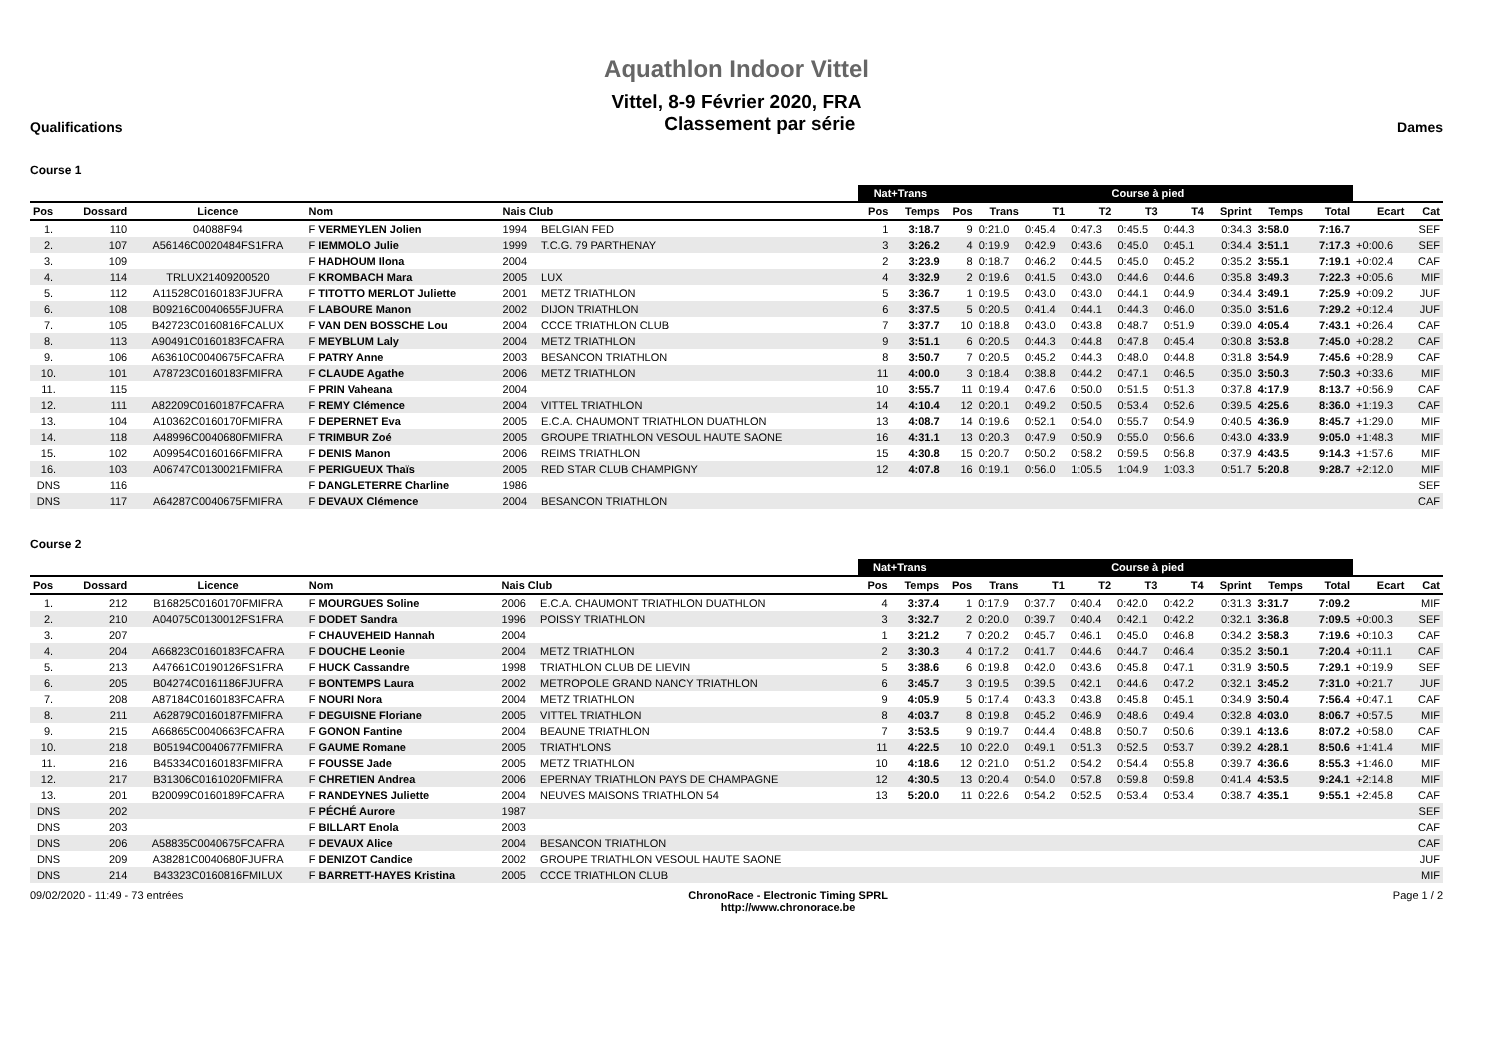Aquathlon Indoor Vittel
Vittel, 8-9 Février 2020, FRA
Qualifications Classement par série Dames
Course 1
| | | | | | | | Nat+Trans | | Course à pied | | | | | | | | | | |
| --- | --- | --- | --- | --- | --- | --- | --- | --- | --- | --- | --- | --- | --- | --- | --- | --- | --- | --- | --- |
| Pos | Dossard | Licence | Nom | Nais Club | | | Pos | Temps | Pos | Trans | T1 | T2 | T3 | T4 | Sprint | Temps | Total | Ecart | Cat |
| 1. | 110 | 04088F94 | F VERMEYLEN Jolien | 1994 | BELGIAN FED | | 1 | 3:18.7 | 9 | 0:21.0 | 0:45.4 | 0:47.3 | 0:45.5 | 0:44.3 | 0:34.3 | 3:58.0 | 7:16.7 | | SEF |
| 2. | 107 | A56146C0020484FS1FRA | F IEMMOLO Julie | 1999 | T.C.G. 79 PARTHENAY | | 3 | 3:26.2 | 4 | 0:19.9 | 0:42.9 | 0:43.6 | 0:45.0 | 0:45.1 | 0:34.4 | 3:51.1 | 7:17.3 | +0:00.6 | SEF |
| 3. | 109 | | F HADHOUM Ilona | 2004 | | | 2 | 3:23.9 | 8 | 0:18.7 | 0:46.2 | 0:44.5 | 0:45.0 | 0:45.2 | 0:35.2 | 3:55.1 | 7:19.1 | +0:02.4 | CAF |
| 4. | 114 | TRLUX21409200520 | F KROMBACH Mara | 2005 | LUX | | 4 | 3:32.9 | 2 | 0:19.6 | 0:41.5 | 0:43.0 | 0:44.6 | 0:44.6 | 0:35.8 | 3:49.3 | 7:22.3 | +0:05.6 | MIF |
| 5. | 112 | A11528C0160183FJUFRA | F TITOTTO MERLOT Juliette | 2001 | METZ TRIATHLON | | 5 | 3:36.7 | 1 | 0:19.5 | 0:43.0 | 0:43.0 | 0:44.1 | 0:44.9 | 0:34.4 | 3:49.1 | 7:25.9 | +0:09.2 | JUF |
| 6. | 108 | B09216C0040655FJUFRA | F LABOURE Manon | 2002 | DIJON TRIATHLON | | 6 | 3:37.5 | 5 | 0:20.5 | 0:41.4 | 0:44.1 | 0:44.3 | 0:46.0 | 0:35.0 | 3:51.6 | 7:29.2 | +0:12.4 | JUF |
| 7. | 105 | B42723C0160816FCALUX | F VAN DEN BOSSCHE Lou | 2004 | CCCE TRIATHLON CLUB | | 7 | 3:37.7 | 10 | 0:18.8 | 0:43.0 | 0:43.8 | 0:48.7 | 0:51.9 | 0:39.0 | 4:05.4 | 7:43.1 | +0:26.4 | CAF |
| 8. | 113 | A90491C0160183FCAFRA | F MEYBLUM Laly | 2004 | METZ TRIATHLON | | 9 | 3:51.1 | 6 | 0:20.5 | 0:44.3 | 0:44.8 | 0:47.8 | 0:45.4 | 0:30.8 | 3:53.8 | 7:45.0 | +0:28.2 | CAF |
| 9. | 106 | A63610C0040675FCAFRA | F PATRY Anne | 2003 | BESANCON TRIATHLON | | 8 | 3:50.7 | 7 | 0:20.5 | 0:45.2 | 0:44.3 | 0:48.0 | 0:44.8 | 0:31.8 | 3:54.9 | 7:45.6 | +0:28.9 | CAF |
| 10. | 101 | A78723C0160183FMIFRA | F CLAUDE Agathe | 2006 | METZ TRIATHLON | | 11 | 4:00.0 | 3 | 0:18.4 | 0:38.8 | 0:44.2 | 0:47.1 | 0:46.5 | 0:35.0 | 3:50.3 | 7:50.3 | +0:33.6 | MIF |
| 11. | 115 | | F PRIN Vaheana | 2004 | | | 10 | 3:55.7 | 11 | 0:19.4 | 0:47.6 | 0:50.0 | 0:51.5 | 0:51.3 | 0:37.8 | 4:17.9 | 8:13.7 | +0:56.9 | CAF |
| 12. | 111 | A82209C0160187FCAFRA | F REMY Clémence | 2004 | VITTEL TRIATHLON | | 14 | 4:10.4 | 12 | 0:20.1 | 0:49.2 | 0:50.5 | 0:53.4 | 0:52.6 | 0:39.5 | 4:25.6 | 8:36.0 | +1:19.3 | CAF |
| 13. | 104 | A10362C0160170FMIFRA | F DEPERNET Eva | 2005 | E.C.A. CHAUMONT TRIATHLON DUATHLON | | 13 | 4:08.7 | 14 | 0:19.6 | 0:52.1 | 0:54.0 | 0:55.7 | 0:54.9 | 0:40.5 | 4:36.9 | 8:45.7 | +1:29.0 | MIF |
| 14. | 118 | A48996C0040680FMIFRA | F TRIMBUR Zoé | 2005 | GROUPE TRIATHLON VESOUL HAUTE SAONE | | 16 | 4:31.1 | 13 | 0:20.3 | 0:47.9 | 0:50.9 | 0:55.0 | 0:56.6 | 0:43.0 | 4:33.9 | 9:05.0 | +1:48.3 | MIF |
| 15. | 102 | A09954C0160166FMIFRA | F DENIS Manon | 2006 | REIMS TRIATHLON | | 15 | 4:30.8 | 15 | 0:20.7 | 0:50.2 | 0:58.2 | 0:59.5 | 0:56.8 | 0:37.9 | 4:43.5 | 9:14.3 | +1:57.6 | MIF |
| 16. | 103 | A06747C0130021FMIFRA | F PERIGUEUX Thaïs | 2005 | RED STAR CLUB CHAMPIGNY | | 12 | 4:07.8 | 16 | 0:19.1 | 0:56.0 | 1:05.5 | 1:04.9 | 1:03.3 | 0:51.7 | 5:20.8 | 9:28.7 | +2:12.0 | MIF |
| DNS | 116 | | F DANGLETERRE Charline | 1986 | | | | | | | | | | | | | | | SEF |
| DNS | 117 | A64287C0040675FMIFRA | F DEVAUX Clémence | 2004 | BESANCON TRIATHLON | | | | | | | | | | | | | | CAF |
Course 2
| | | | | | | | Nat+Trans | | Course à pied | | | | | | | | | | |
| --- | --- | --- | --- | --- | --- | --- | --- | --- | --- | --- | --- | --- | --- | --- | --- | --- | --- | --- | --- |
| Pos | Dossard | Licence | Nom | Nais Club | | | Pos | Temps | Pos | Trans | T1 | T2 | T3 | T4 | Sprint | Temps | Total | Ecart | Cat |
| 1. | 212 | B16825C0160170FMIFRA | F MOURGUES Soline | 2006 | E.C.A. CHAUMONT TRIATHLON DUATHLON | | 4 | 3:37.4 | 1 | 0:17.9 | 0:37.7 | 0:40.4 | 0:42.0 | 0:42.2 | 0:31.3 | 3:31.7 | 7:09.2 | | MIF |
| 2. | 210 | A04075C0130012FS1FRA | F DODET Sandra | 1996 | POISSY TRIATHLON | | 3 | 3:32.7 | 2 | 0:20.0 | 0:39.7 | 0:40.4 | 0:42.1 | 0:42.2 | 0:32.1 | 3:36.8 | 7:09.5 | +0:00.3 | SEF |
| 3. | 207 | | F CHAUVEHEID Hannah | 2004 | | | 1 | 3:21.2 | 7 | 0:20.2 | 0:45.7 | 0:46.1 | 0:45.0 | 0:46.8 | 0:34.2 | 3:58.3 | 7:19.6 | +0:10.3 | CAF |
| 4. | 204 | A66823C0160183FCAFRA | F DOUCHE Leonie | 2004 | METZ TRIATHLON | | 2 | 3:30.3 | 4 | 0:17.2 | 0:41.7 | 0:44.6 | 0:44.7 | 0:46.4 | 0:35.2 | 3:50.1 | 7:20.4 | +0:11.1 | CAF |
| 5. | 213 | A47661C0190126FS1FRA | F HUCK Cassandre | 1998 | TRIATHLON CLUB DE LIEVIN | | 5 | 3:38.6 | 6 | 0:19.8 | 0:42.0 | 0:43.6 | 0:45.8 | 0:47.1 | 0:31.9 | 3:50.5 | 7:29.1 | +0:19.9 | SEF |
| 6. | 205 | B04274C0161186FJUFRA | F BONTEMPS Laura | 2002 | METROPOLE GRAND NANCY TRIATHLON | | 6 | 3:45.7 | 3 | 0:19.5 | 0:39.5 | 0:42.1 | 0:44.6 | 0:47.2 | 0:32.1 | 3:45.2 | 7:31.0 | +0:21.7 | JUF |
| 7. | 208 | A87184C0160183FCAFRA | F NOURI Nora | 2004 | METZ TRIATHLON | | 9 | 4:05.9 | 5 | 0:17.4 | 0:43.3 | 0:43.8 | 0:45.8 | 0:45.1 | 0:34.9 | 3:50.4 | 7:56.4 | +0:47.1 | CAF |
| 8. | 211 | A62879C0160187FMIFRA | F DEGUISNE Floriane | 2005 | VITTEL TRIATHLON | | 8 | 4:03.7 | 8 | 0:19.8 | 0:45.2 | 0:46.9 | 0:48.6 | 0:49.4 | 0:32.8 | 4:03.0 | 8:06.7 | +0:57.5 | MIF |
| 9. | 215 | A66865C0040663FCAFRA | F GONON Fantine | 2004 | BEAUNE TRIATHLON | | 7 | 3:53.5 | 9 | 0:19.7 | 0:44.4 | 0:48.8 | 0:50.7 | 0:50.6 | 0:39.1 | 4:13.6 | 8:07.2 | +0:58.0 | CAF |
| 10. | 218 | B05194C0040677FMIFRA | F GAUME Romane | 2005 | TRIATH'LONS | | 11 | 4:22.5 | 10 | 0:22.0 | 0:49.1 | 0:51.3 | 0:52.5 | 0:53.7 | 0:39.2 | 4:28.1 | 8:50.6 | +1:41.4 | MIF |
| 11. | 216 | B45334C0160183FMIFRA | F FOUSSE Jade | 2005 | METZ TRIATHLON | | 10 | 4:18.6 | 12 | 0:21.0 | 0:51.2 | 0:54.2 | 0:54.4 | 0:55.8 | 0:39.7 | 4:36.6 | 8:55.3 | +1:46.0 | MIF |
| 12. | 217 | B31306C0161020FMIFRA | F CHRETIEN Andrea | 2006 | EPERNAY TRIATHLON PAYS DE CHAMPAGNE | | 12 | 4:30.5 | 13 | 0:20.4 | 0:54.0 | 0:57.8 | 0:59.8 | 0:59.8 | 0:41.4 | 4:53.5 | 9:24.1 | +2:14.8 | MIF |
| 13. | 201 | B20099C0160189FCAFRA | F RANDEYNES Juliette | 2004 | NEUVES MAISONS TRIATHLON 54 | | 13 | 5:20.0 | 11 | 0:22.6 | 0:54.2 | 0:52.5 | 0:53.4 | 0:53.4 | 0:38.7 | 4:35.1 | 9:55.1 | +2:45.8 | CAF |
| DNS | 202 | | F PÉCHÉ Aurore | 1987 | | | | | | | | | | | | | | | SEF |
| DNS | 203 | | F BILLART Enola | 2003 | | | | | | | | | | | | | | | CAF |
| DNS | 206 | A58835C0040675FCAFRA | F DEVAUX Alice | 2004 | BESANCON TRIATHLON | | | | | | | | | | | | | | CAF |
| DNS | 209 | A38281C0040680FJUFRA | F DENIZOT Candice | 2002 | GROUPE TRIATHLON VESOUL HAUTE SAONE | | | | | | | | | | | | | | JUF |
| DNS | 214 | B43323C0160816FMILUX | F BARRETT-HAYES Kristina | 2005 | CCCE TRIATHLON CLUB | | | | | | | | | | | | | | MIF |
09/02/2020 - 11:49 - 73 entrées ChronoRace - Electronic Timing SPRL
http://www.chronorace.be Page 1 / 2